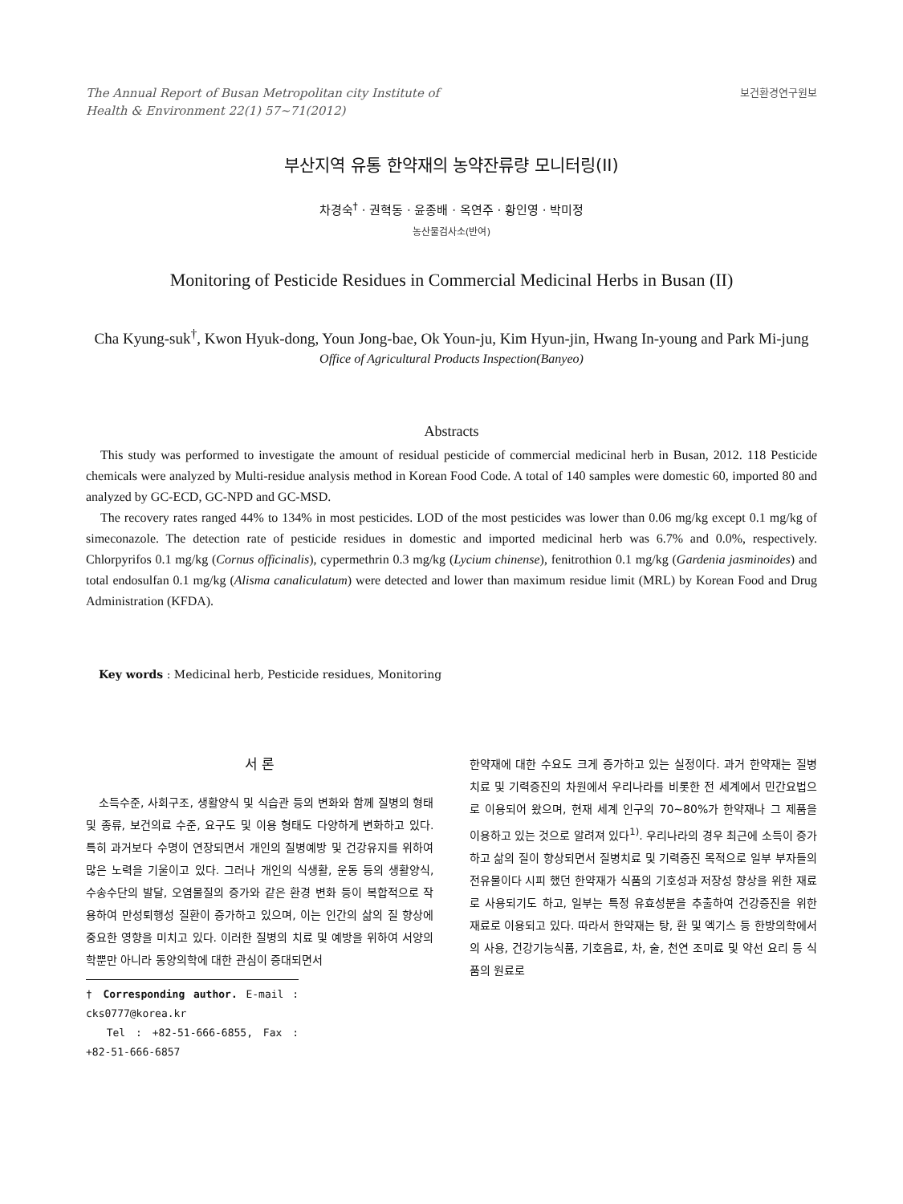The Annual Report of Busan Metropolitan city Institute of
Health & Environment 22(1) 57~71(2012)
보건환경연구원보
부산지역 유통 한약재의 농약잔류량 모니터링(II)
차경숙<sup>†</sup> · 권혁동 · 윤종배 · 옥연주 · 황인영 · 박미정
농산물검사소(반여)
Monitoring of Pesticide Residues in Commercial Medicinal Herbs in Busan (II)
Cha Kyung-suk<sup>†</sup>, Kwon Hyuk-dong, Youn Jong-bae, Ok Youn-ju, Kim Hyun-jin, Hwang In-young and Park Mi-jung
Office of Agricultural Products Inspection(Banyeo)
Abstracts
This study was performed to investigate the amount of residual pesticide of commercial medicinal herb in Busan, 2012. 118 Pesticide chemicals were analyzed by Multi-residue analysis method in Korean Food Code. A total of 140 samples were domestic 60, imported 80 and analyzed by GC-ECD, GC-NPD and GC-MSD.
The recovery rates ranged 44% to 134% in most pesticides. LOD of the most pesticides was lower than 0.06 mg/kg except 0.1 mg/kg of simeconazole. The detection rate of pesticide residues in domestic and imported medicinal herb was 6.7% and 0.0%, respectively. Chlorpyrifos 0.1 mg/kg (Cornus officinalis), cypermethrin 0.3 mg/kg (Lycium chinense), fenitrothion 0.1 mg/kg (Gardenia jasminoides) and total endosulfan 0.1 mg/kg (Alisma canaliculatum) were detected and lower than maximum residue limit (MRL) by Korean Food and Drug Administration (KFDA).
Key words : Medicinal herb, Pesticide residues, Monitoring
서 론
소득수준, 사회구조, 생활양식 및 식습관 등의 변화와 함께 질병의 형태 및 종류, 보건의료 수준, 요구도 및 이용 형태도 다양하게 변화하고 있다. 특히 과거보다 수명이 연장되면서 개인의 질병예방 및 건강유지를 위하여 많은 노력을 기울이고 있다. 그러나 개인의 식생활, 운동 등의 생활양식, 수송수단의 발달, 오염물질의 증가와 같은 환경 변화 등이 복합적으로 작용하여 만성퇴행성 질환이 증가하고 있으며, 이는 인간의 삶의 질 향상에 중요한 영향을 미치고 있다. 이러한 질병의 치료 및 예방을 위하여 서양의학뿐만 아니라 동양의학에 대한 관심이 증대되면서
† Corresponding author. E-mail : cks0777@korea.kr
Tel : +82-51-666-6855, Fax : +82-51-666-6857
한약재에 대한 수요도 크게 증가하고 있는 실정이다. 과거 한약재는 질병치료 및 기력증진의 차원에서 우리나라를 비롯한 전 세계에서 민간요법으로 이용되어 왔으며, 현재 세계 인구의 70~80%가 한약재나 그 제품을 이용하고 있는 것으로 알려져 있다<sup>1)</sup>. 우리나라의 경우 최근에 소득이 증가하고 삶의 질이 향상되면서 질병치료 및 기력증진 목적으로 일부 부자들의 전유물이다 시피 했던 한약재가 식품의 기호성과 저장성 향상을 위한 재료로 사용되기도 하고, 일부는 특정 유효성분을 추출하여 건강증진을 위한 재료로 이용되고 있다. 따라서 한약재는 탕, 환 및 엑기스 등 한방의학에서의 사용, 건강기능식품, 기호음료, 차, 술, 천연 조미료 및 약선 요리 등 식품의 원료로